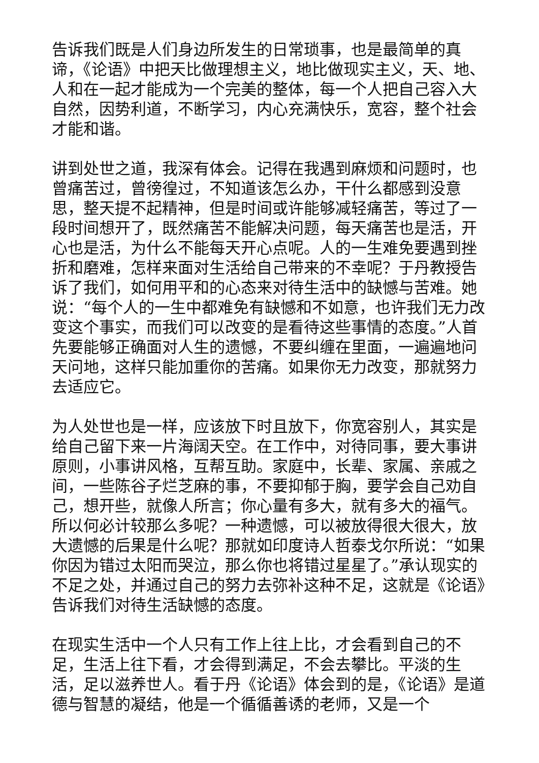告诉我们既是人们身边所发生的日常琐事，也是最简单的真谛，《论语》中把天比做理想主义，地比做现实主义，天、地、人和在一起才能成为一个完美的整体，每一个人把自己容入大自然，因势利道，不断学习，内心充满快乐，宽容，整个社会才能和谐。
讲到处世之道，我深有体会。记得在我遇到麻烦和问题时，也曾痛苦过，曾徬徨过，不知道该怎么办，干什么都感到没意思，整天提不起精神，但是时间或许能够减轻痛苦，等过了一段时间想开了，既然痛苦不能解决问题，每天痛苦也是活，开心也是活，为什么不能每天开心点呢。人的一生难免要遇到挫折和磨难，怎样来面对生活给自己带来的不幸呢？于丹教授告诉了我们，如何用平和的心态来对待生活中的缺憾与苦难。她说：“每个人的一生中都难免有缺憾和不如意，也许我们无力改变这个事实，而我们可以改变的是看待这些事情的态度。”人首先要能够正确面对人生的遗憾，不要纠缠在里面，一遍遍地问天问地，这样只能加重你的苦痛。如果你无力改变，那就努力去适应它。
为人处世也是一样，应该放下时且放下，你宽容别人，其实是给自己留下来一片海阔天空。在工作中，对待同事，要大事讲原则，小事讲风格，互帮互助。家庭中，长辈、家属、亲戚之间，一些陈谷子烂芝麻的事，不要抑郁于胸，要学会自己劝自己，想开些，就像人所言；你心量有多大，就有多大的福气。所以何必计较那么多呢？一种遗憾，可以被放得很大很大，放大遗憾的后果是什么呢？那就如印度诗人哲泰戈尔所说：“如果你因为错过太阳而哭泣，那么你也将错过星星了。”承认现实的不足之处，并通过自己的努力去弥补这种不足，这就是《论语》告诉我们对待生活缺憾的态度。
在现实生活中一个人只有工作上往上比，才会看到自己的不足，生活上往下看，才会得到满足，不会去攀比。平淡的生活，足以滋养世人。看于丹《论语》体会到的是，《论语》是道德与智慧的凝结，他是一个循循善诱的老师，又是一个